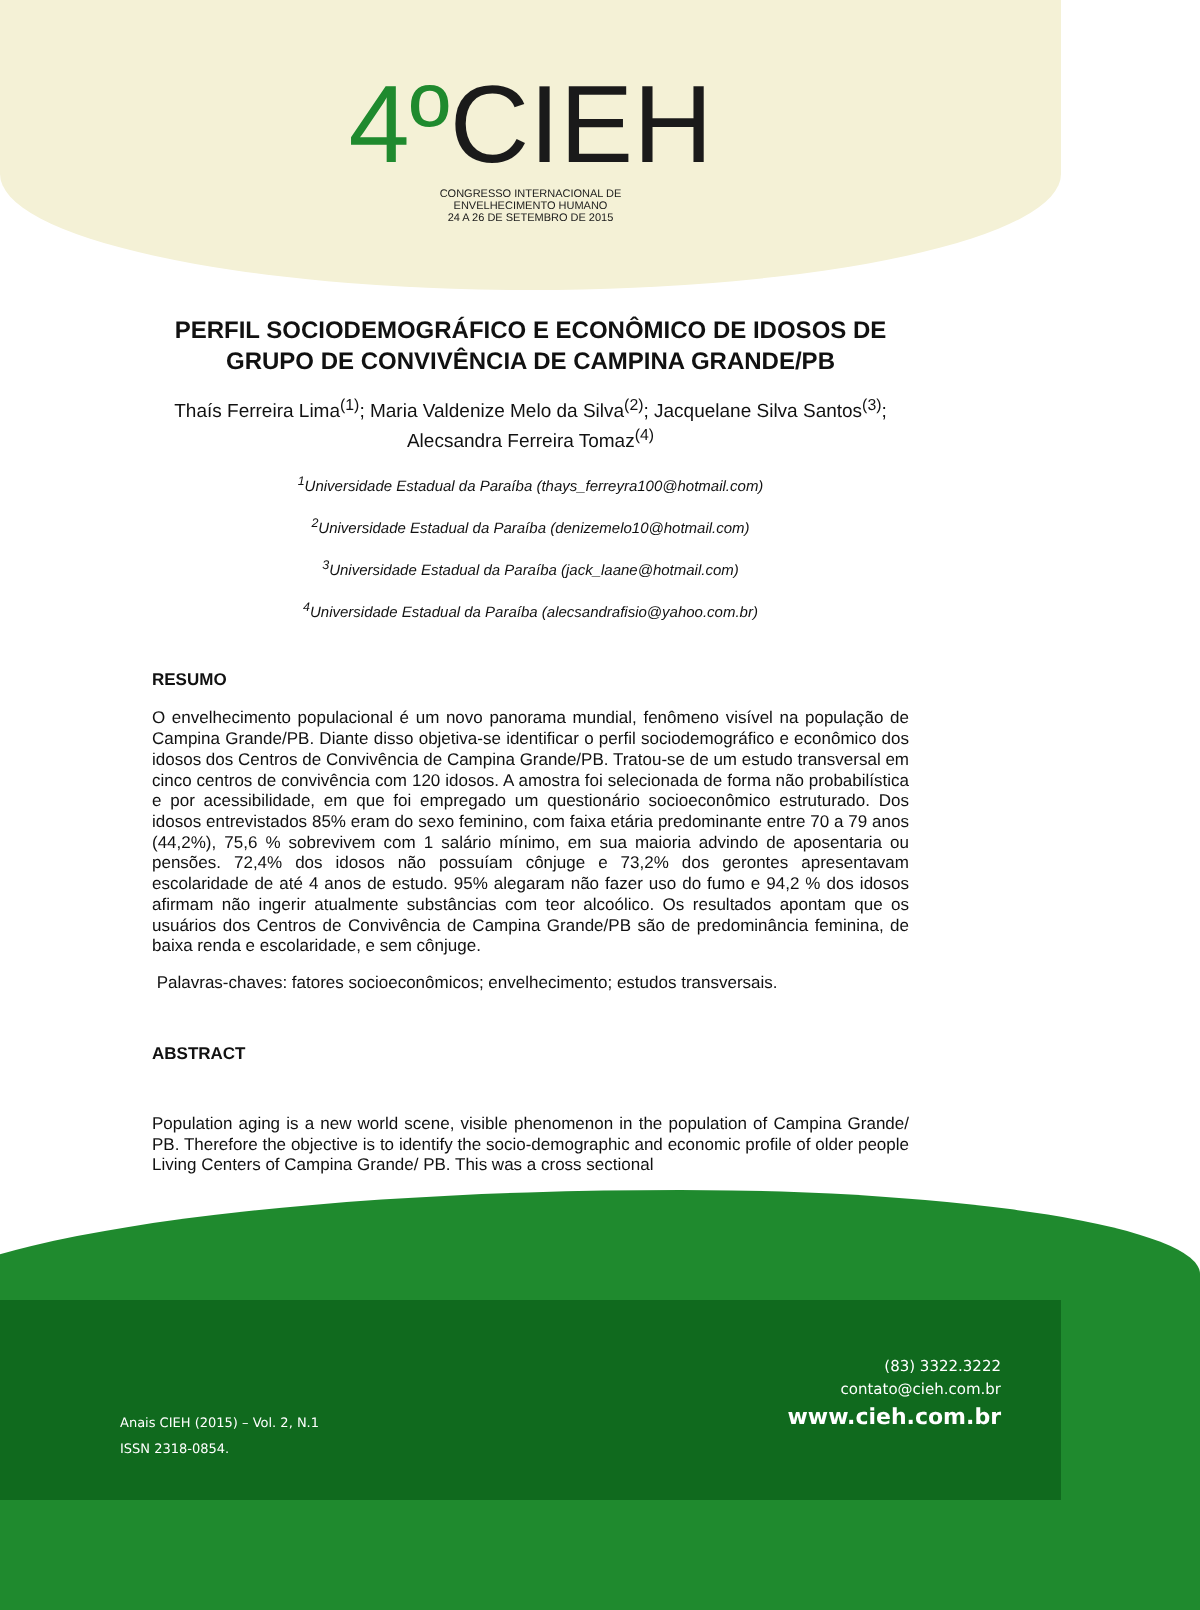4º CIEH
CONGRESSO INTERNACIONAL DE
ENVELHECIMENTO HUMANO
24 A 26 DE SETEMBRO DE 2015
PERFIL SOCIODEMOGRÁFICO E ECONÔMICO DE IDOSOS DE GRUPO DE CONVIVÊNCIA DE CAMPINA GRANDE/PB
Thaís Ferreira Lima<sup>(1)</sup>; Maria Valdenize Melo da Silva<sup>(2)</sup>; Jacquelane Silva Santos<sup>(3)</sup>; Alecsandra Ferreira Tomaz<sup>(4)</sup>
<sup>1</sup> Universidade Estadual da Paraíba (thays_ferreyra100@hotmail.com)
<sup>2</sup> Universidade Estadual da Paraíba (denizemelo10@hotmail.com)
<sup>3</sup> Universidade Estadual da Paraíba (jack_laane@hotmail.com)
<sup>4</sup> Universidade Estadual da Paraíba (alecsandrafisio@yahoo.com.br)
RESUMO
O envelhecimento populacional é um novo panorama mundial, fenômeno visível na população de Campina Grande/PB. Diante disso objetiva-se identificar o perfil sociodemográfico e econômico dos idosos dos Centros de Convivência de Campina Grande/PB. Tratou-se de um estudo transversal em cinco centros de convivência com 120 idosos. A amostra foi selecionada de forma não probabilística e por acessibilidade, em que foi empregado um questionário socioeconômico estruturado. Dos idosos entrevistados 85% eram do sexo feminino, com faixa etária predominante entre 70 a 79 anos (44,2%), 75,6 % sobrevivem com 1 salário mínimo, em sua maioria advindo de aposentaria ou pensões. 72,4% dos idosos não possuíam cônjuge e 73,2% dos gerontes apresentavam escolaridade de até 4 anos de estudo. 95% alegaram não fazer uso do fumo e 94,2 % dos idosos afirmam não ingerir atualmente substâncias com teor alcoólico. Os resultados apontam que os usuários dos Centros de Convivência de Campina Grande/PB são de predominância feminina, de baixa renda e escolaridade, e sem cônjuge.
Palavras-chaves: fatores socioeconômicos; envelhecimento; estudos transversais.
ABSTRACT
Population aging is a new world scene, visible phenomenon in the population of Campina Grande/ PB. Therefore the objective is to identify the socio-demographic and economic profile of older people Living Centers of Campina Grande/ PB. This was a cross sectional
(83) 3322.3222
contato@cieh.com.br
www.cieh.com.br
Anais CIEH (2015) – Vol. 2, N.1
ISSN 2318-0854.